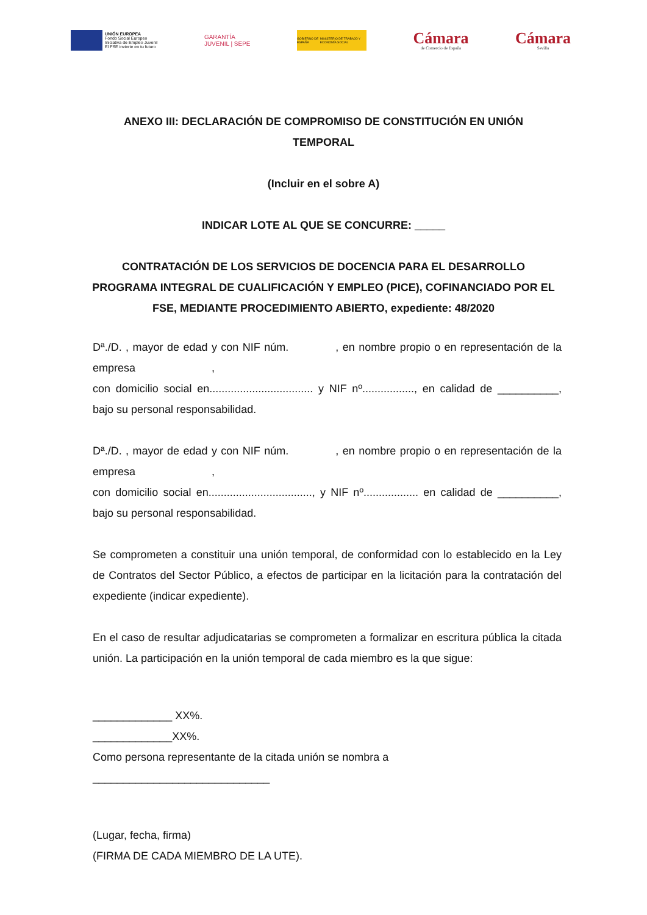UNIÓN EUROPEA
Fondo Social Europeo
Iniciativa de Empleo Juvenil
El FSE invierte en tu futuro
GARANTÍA
JUVENIL | SEPE
GOBIERNO DE ESPAÑA MINISTERIO DE TRABAJO Y ECONOMÍA SOCIAL
Cámara
de Comercio de España
Cámara
Sevilla
ANEXO III: DECLARACIÓN DE COMPROMISO DE CONSTITUCIÓN EN UNIÓN TEMPORAL
(Incluir en el sobre A)
INDICAR LOTE AL QUE SE CONCURRE: _____
CONTRATACIÓN DE LOS SERVICIOS DE DOCENCIA PARA EL DESARROLLO PROGRAMA INTEGRAL DE CUALIFICACIÓN Y EMPLEO (PICE), COFINANCIADO POR EL FSE, MEDIANTE PROCEDIMIENTO ABIERTO, expediente: 48/2020
Dª./D. , mayor de edad y con NIF núm. , en nombre propio o en representación de la empresa ,
con domicilio social en.................................. y NIF nº................., en calidad de __________, bajo su personal responsabilidad.
Dª./D. , mayor de edad y con NIF núm. , en nombre propio o en representación de la empresa ,
con domicilio social en.................................., y NIF nº.................. en calidad de __________, bajo su personal responsabilidad.
Se comprometen a constituir una unión temporal, de conformidad con lo establecido en la Ley de Contratos del Sector Público, a efectos de participar en la licitación para la contratación del expediente (indicar expediente).
En el caso de resultar adjudicatarias se comprometen a formalizar en escritura pública la citada unión. La participación en la unión temporal de cada miembro es la que sigue:
_____________ XX%.
_____________XX%.
Como persona representante de la citada unión se nombra a
_____________________________
(Lugar, fecha, firma)
(FIRMA DE CADA MIEMBRO DE LA UTE).